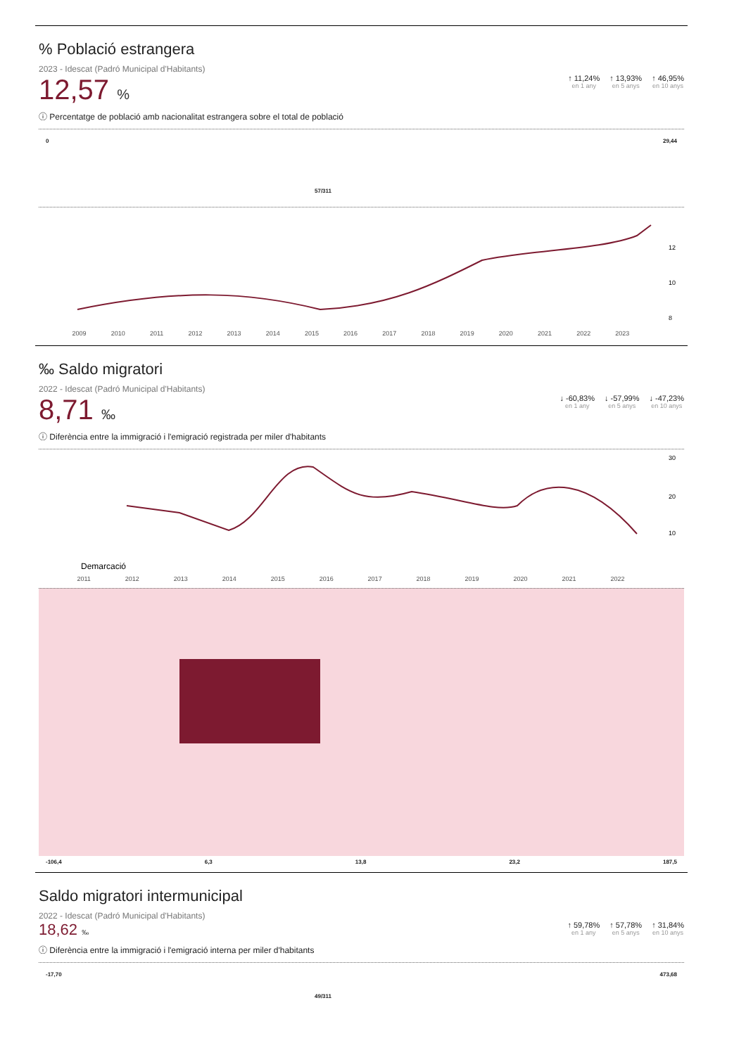% Població estrangera
2023 - Idescat (Padró Municipal d'Habitants)
12,57 %
↑ 11,24%
en 1 any
↑ 13,93%
en 5 anys
↑ 46,95%
en 10 anys
ⓘ Percentatge de població amb nacionalitat estrangera sobre el total de població
0 29,44
57/311
12
10
8
2009 2010 2011 2012 2013 2014 2015 2016 2017 2018 2019 2020 2021 2022 2023
‰ Saldo migratori
2022 - Idescat (Padró Municipal d'Habitants)
8,71 ‰
↓ -60,83%
en 1 any
↓ -57,99%
en 5 anys
↓ -47,23%
en 10 anys
ⓘ Diferència entre la immigració i l'emigració registrada per miler d'habitants
Demarcació
30
20
10
2011 2012 2013 2014 2015 2016 2017 2018 2019 2020 2021 2022
-106,4 6,3 13,8 23,2 187,5
Saldo migratori intermunicipal
2022 - Idescat (Padró Municipal d'Habitants)
18,62 ‰ ↑ 59,78%
en 1 any
↑ 57,78%
en 5 anys
↑ 31,84%
en 10 anys
ⓘ Diferència entre la immigració i l'emigració interna per miler d'habitants
-17,70 473,68
49/311